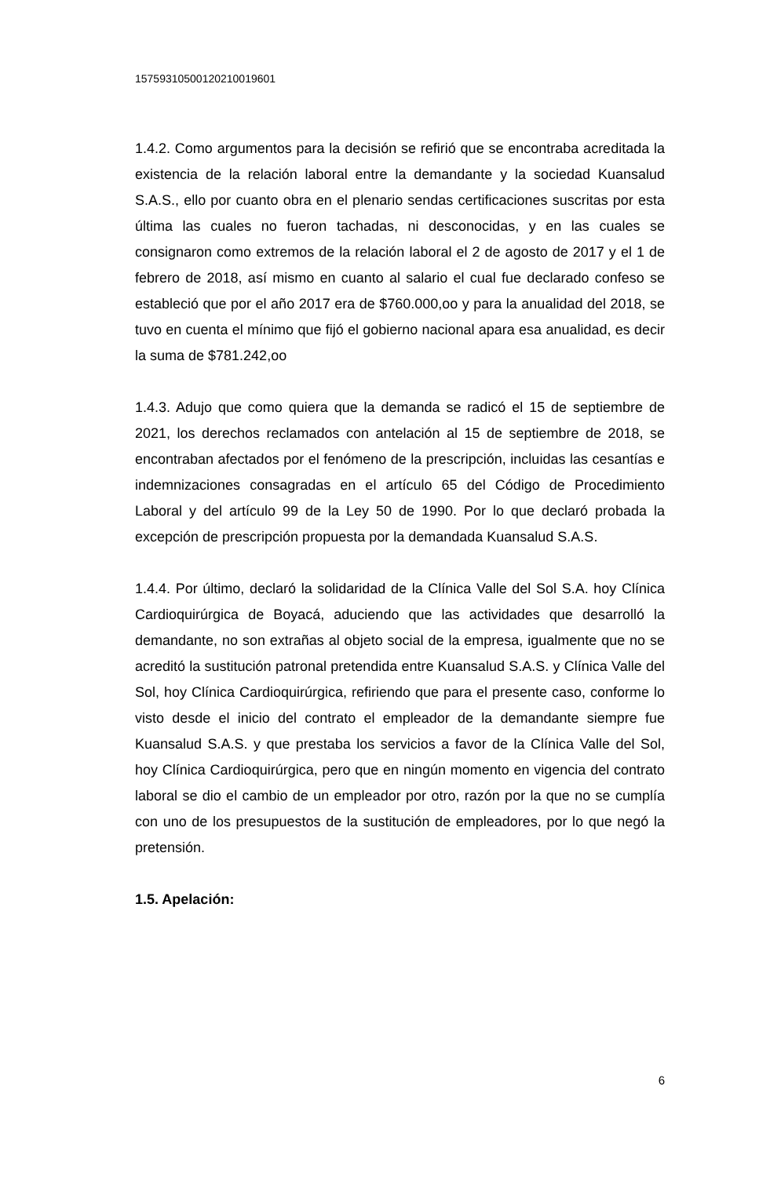15759310500120210019601
1.4.2. Como argumentos para la decisión se refirió que se encontraba acreditada la existencia de la relación laboral entre la demandante y la sociedad Kuansalud S.A.S., ello por cuanto obra en el plenario sendas certificaciones suscritas por esta última las cuales no fueron tachadas, ni desconocidas, y en las cuales se consignaron como extremos de la relación laboral el 2 de agosto de 2017 y el 1 de febrero de 2018, así mismo en cuanto al salario el cual fue declarado confeso se estableció que por el año 2017 era de $760.000,oo y para la anualidad del 2018, se tuvo en cuenta el mínimo que fijó el gobierno nacional apara esa anualidad, es decir la suma de $781.242,oo
1.4.3. Adujo que como quiera que la demanda se radicó el 15 de septiembre de 2021, los derechos reclamados con antelación al 15 de septiembre de 2018, se encontraban afectados por el fenómeno de la prescripción, incluidas las cesantías e indemnizaciones consagradas en el artículo 65 del Código de Procedimiento Laboral y del artículo 99 de la Ley 50 de 1990. Por lo que declaró probada la excepción de prescripción propuesta por la demandada Kuansalud S.A.S.
1.4.4. Por último, declaró la solidaridad de la Clínica Valle del Sol S.A. hoy Clínica Cardioquirúrgica de Boyacá, aduciendo que las actividades que desarrolló la demandante, no son extrañas al objeto social de la empresa, igualmente que no se acreditó la sustitución patronal pretendida entre Kuansalud S.A.S. y Clínica Valle del Sol, hoy Clínica Cardioquirúrgica, refiriendo que para el presente caso, conforme lo visto desde el inicio del contrato el empleador de la demandante siempre fue Kuansalud S.A.S. y que prestaba los servicios a favor de la Clínica Valle del Sol, hoy Clínica Cardioquirúrgica, pero que en ningún momento en vigencia del contrato laboral se dio el cambio de un empleador por otro, razón por la que no se cumplía con uno de los presupuestos de la sustitución de empleadores, por lo que negó la pretensión.
1.5. Apelación:
6